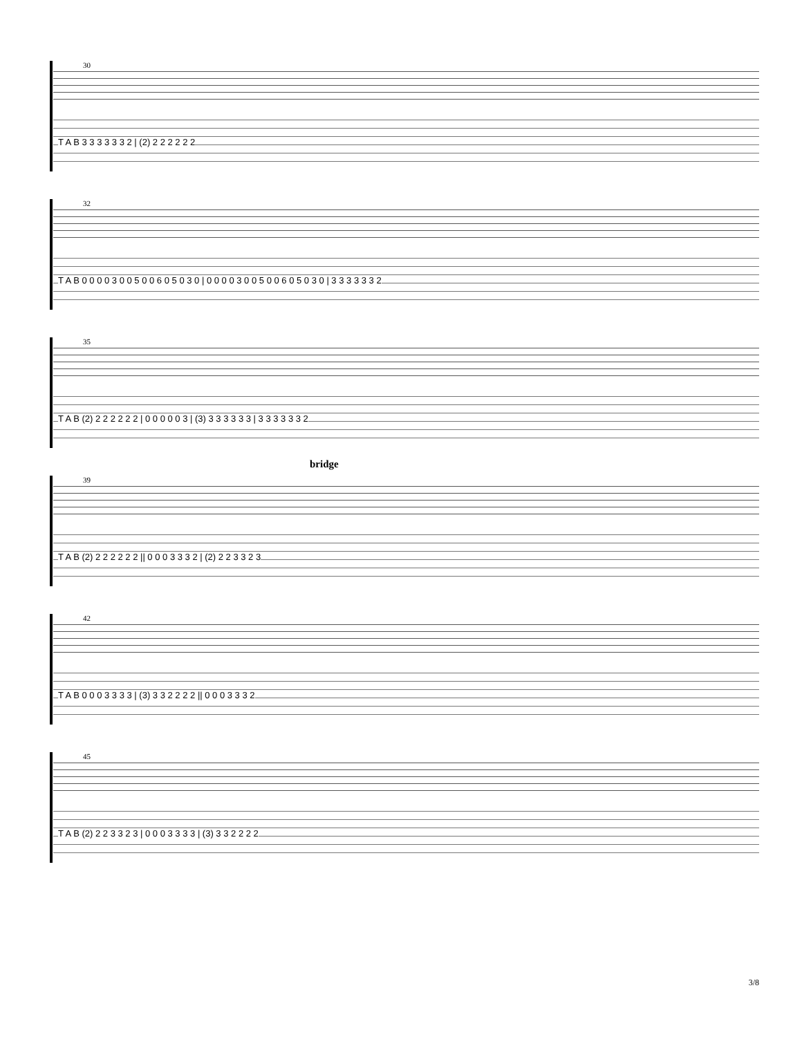30
T A B 3 3 3 3 3 3 2 | (2) 2 2 2 2 2 2
32
T A B 0 0 0 0 3 0 0 5 0 0 6 0 5 0 3 0 | 0 0 0 0 3 0 0 5 0 0 6 0 5 0 3 0 | 3 3 3 3 3 3 2
35
T A B (2) 2 2 2 2 2 2 | 0 0 0 0 0 3 | (3) 3 3 3 3 3 3 | 3 3 3 3 3 3 2
bridge
39
T A B (2) 2 2 2 2 2 2 || 0 0 0 3 3 3 2 | (2) 2 2 3 3 2 3
42
T A B 0 0 0 3 3 3 3 | (3) 3 3 2 2 2 2 || 0 0 0 3 3 3 2
45
T A B (2) 2 2 3 3 2 3 | 0 0 0 3 3 3 3 | (3) 3 3 2 2 2 2
3/8